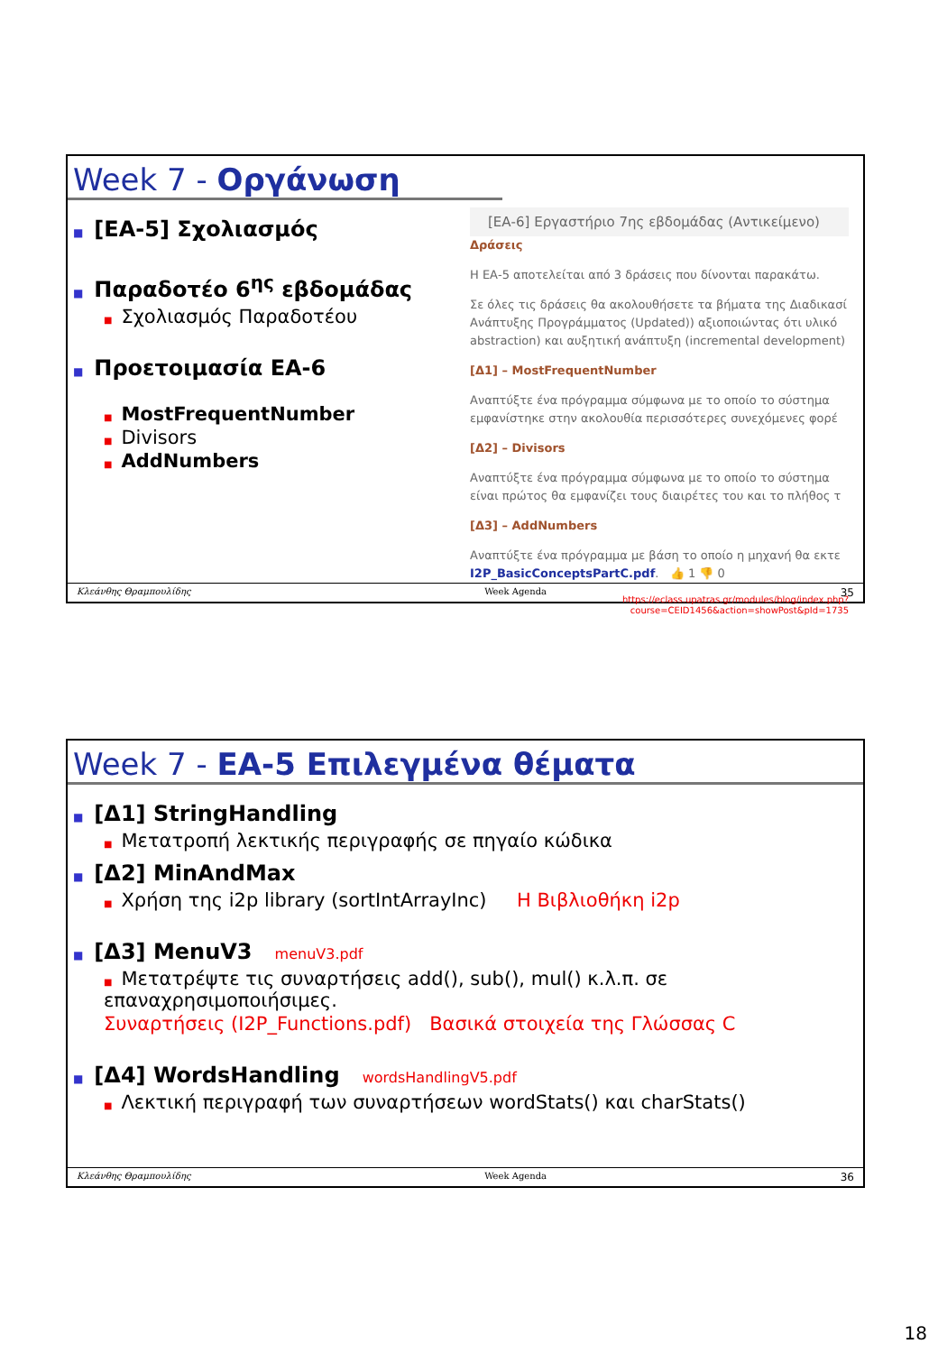Week 7 - Οργάνωση
■ [ΕΑ-5] Σχολιασμός
■ Παραδοτέο 6<sup>ης</sup> εβδομάδας
■ Σχολιασμός Παραδοτέου
■ Προετοιμασία ΕΑ-6
■ MostFrequentNumber
■ Divisors
■ AddNumbers
[ΕΑ-6] Εργαστήριο 7ης εβδομάδας (Αντικείμενο)
Δράσεις
Η ΕΑ-5 αποτελείται από 3 δράσεις που δίνονται παρακάτω.
Σε όλες τις δράσεις θα ακολουθήσετε τα βήματα της Διαδικασί Ανάπτυξης Προγράμματος (Updated)) αξιοποιώντας ότι υλικό abstraction) και αυξητική ανάπτυξη (incremental development)
[Δ1] – MostFrequentNumber
Αναπτύξτε ένα πρόγραμμα σύμφωνα με το οποίο το σύστημα εμφανίστηκε στην ακολουθία περισσότερες συνεχόμενες φορέ
[Δ2] – Divisors
Αναπτύξτε ένα πρόγραμμα σύμφωνα με το οποίο το σύστημα είναι πρώτος θα εμφανίζει τους διαιρέτες του και το πλήθος τ
[Δ3] – AddNumbers
Αναπτύξτε ένα πρόγραμμα με βάση το οποίο η μηχανή θα εκτε I2P_BasicConceptsPartC.pdf. 👍 1 👎 0
https://eclass.upatras.gr/modules/blog/index.php?course=CEID1456&action=showPost&pId=1735
Κλεάνθης Θραμπουλίδης Week Agenda 35
Week 7 - ΕΑ-5 Επιλεγμένα θέματα
■ [Δ1] StringHandling
■ Μετατροπή λεκτικής περιγραφής σε πηγαίο κώδικα
■ [Δ2] MinAndMax
■ Χρήση της i2p library (sortIntArrayInc) Η Βιβλιοθήκη i2p
■ [Δ3] MenuV3 menuV3.pdf
■ Μετατρέψτε τις συναρτήσεις add(), sub(), mul() κ.λ.π. σε επαναχρησιμοποιήσιμες.
Συναρτήσεις (I2P_Functions.pdf) Βασικά στοιχεία της Γλώσσας C
■ [Δ4] WordsHandling wordsHandlingV5.pdf
■ Λεκτική περιγραφή των συναρτήσεων wordStats() και charStats()
Κλεάνθης Θραμπουλίδης Week Agenda 36
18